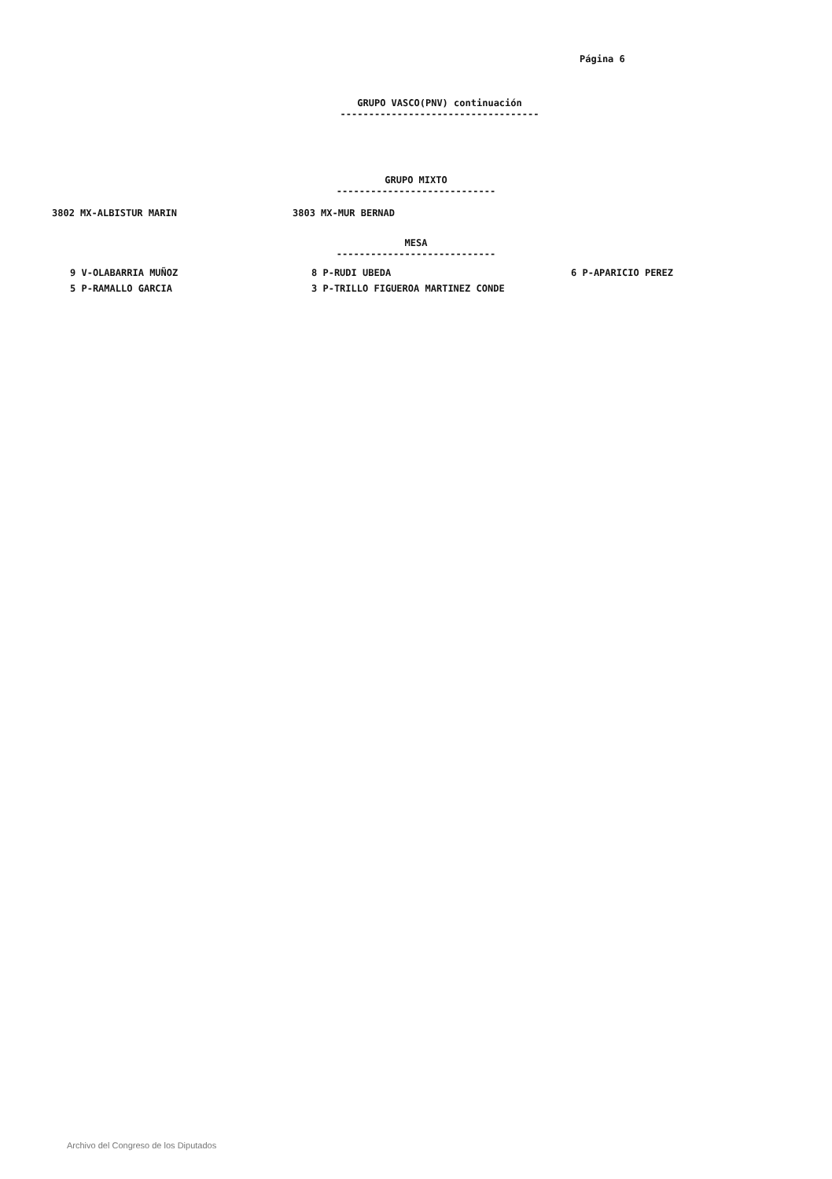Página 6
GRUPO VASCO(PNV) continuación
-----------------------------------
GRUPO MIXTO
----------------------------
3802 MX-ALBISTUR MARIN 3803 MX-MUR BERNAD
MESA
----------------------------
9 V-OLABARRIA MUÑOZ 8 P-RUDI UBEDA 6 P-APARICIO PEREZ
5 P-RAMALLO GARCIA 3 P-TRILLO FIGUEROA MARTINEZ CONDE
Archivo del Congreso de los Diputados